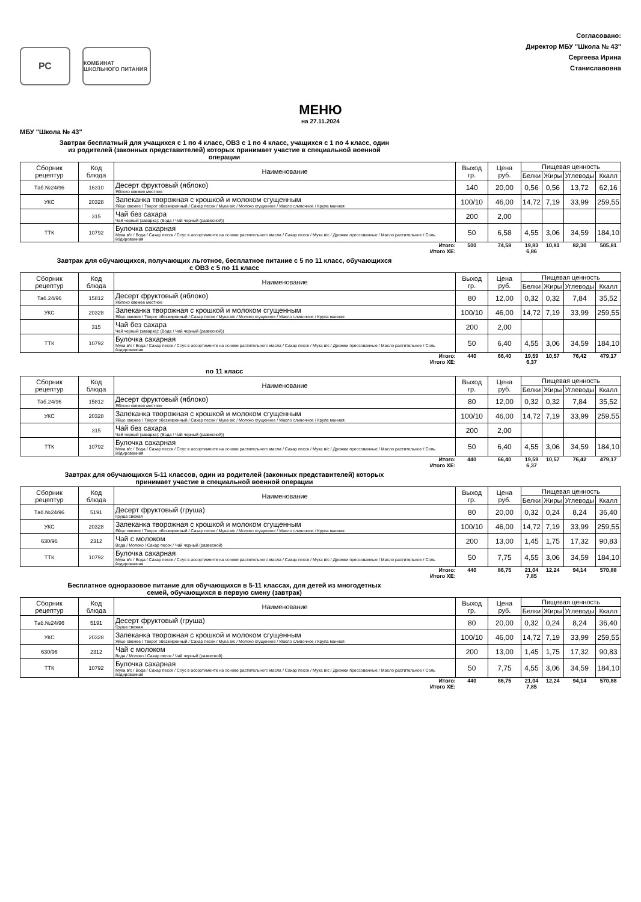РС
КОМБИНАТ ШКОЛЬНОГО ПИТАНИЯ
Согласовано:
Директор МБУ "Школа № 43"
Сергеева Ирина
Станиславовна
МЕНЮ
на 27.11.2024
МБУ "Школа № 43"
Завтрак бесплатный для учащихся с 1 по 4 класс, ОВЗ с 1 по 4 класс, учащихся с 1 по 4 класс, один из родителей (законных представителей) которых принимает участие в специальной военной операции
| Сборник рецептур | Код блюда | Наименование | Выход гр. | Цена руб. | Пищевая ценность | | | |
| --- | --- | --- | --- | --- | --- | --- | --- | --- |
| | | | | | Белки | Жиры | Углеводы | Ккалл |
| Таб.№24/96 | 16310 | Десерт фруктовый (яблоко) Яблоко свежее местное | 140 | 20,00 | 0,56 | 0,56 | 13,72 | 62,16 |
| УКС | 20328 | Запеканка творожная с крошкой и молоком сгущенным Яйцо свежее / Творог обезжиренный / Сахар песок / Мука в/с / Молоко сгущенное / Масло сливочное / Крупа манная | 100/10 | 46,00 | 14,72 | 7,19 | 33,99 | 259,55 |
| | 315 | Чай без сахара Чай черный (заварка): (Вода / Чай черный (развесной)) | 200 | 2,00 | | | | |
| ТТК | 10792 | Булочка сахарная Мука в/с / Вода / Сахар песок / Соус в ассортименте на основе растительного масла / Сахар песок / Мука в/с / Дрожжи прессованные / Масло растительное / Соль йодированная | 50 | 6,58 | 4,55 | 3,06 | 34,59 | 184,10 |
| Итого: | | | 500 | 74,58 | 19,83 | 10,81 | 82,30 | 505,81 |
| Итого ХЕ: | | | | | 6,86 | | | |
Завтрак для обучающихся, получающих льготное, бесплатное питание с 5 по 11 класс, обучающихся с ОВЗ с 5 по 11 класс
| Сборник рецептур | Код блюда | Наименование | Выход гр. | Цена руб. | Пищевая ценность | | | |
| --- | --- | --- | --- | --- | --- | --- | --- | --- |
| | | | | | Белки | Жиры | Углеводы | Ккалл |
| Таб.24/96 | 15812 | Десерт фруктовый (яблоко) Яблоко свежее местное | 80 | 12,00 | 0,32 | 0,32 | 7,84 | 35,52 |
| УКС | 20328 | Запеканка творожная с крошкой и молоком сгущенным Яйцо свежее / Творог обезжиренный / Сахар песок / Мука в/с / Молоко сгущенное / Масло сливочное / Крупа манная | 100/10 | 46,00 | 14,72 | 7,19 | 33,99 | 259,55 |
| | 315 | Чай без сахара Чай черный (заварка): (Вода / Чай черный (развесной)) | 200 | 2,00 | | | | |
| ТТК | 10792 | Булочка сахарная Мука в/с / Вода / Сахар песок / Соус в ассортименте на основе растительного масла / Сахар песок / Мука в/с / Дрожжи прессованные / Масло растительное / Соль йодированная | 50 | 6,40 | 4,55 | 3,06 | 34,59 | 184,10 |
| Итого: | | | 440 | 66,40 | 19,59 | 10,57 | 76,42 | 479,17 |
| Итого ХЕ: | | | | | 6,37 | | | |
по 11 класс
| Сборник рецептур | Код блюда | Наименование | Выход гр. | Цена руб. | Пищевая ценность | | | |
| --- | --- | --- | --- | --- | --- | --- | --- | --- |
| | | | | | Белки | Жиры | Углеводы | Ккалл |
| Таб.24/96 | 15812 | Десерт фруктовый (яблоко) Яблоко свежее местное | 80 | 12,00 | 0,32 | 0,32 | 7,84 | 35,52 |
| УКС | 20328 | Запеканка творожная с крошкой и молоком сгущенным Яйцо свежее / Творог обезжиренный / Сахар песок / Мука в/с / Молоко сгущенное / Масло сливочное / Крупа манная | 100/10 | 46,00 | 14,72 | 7,19 | 33,99 | 259,55 |
| | 315 | Чай без сахара Чай черный (заварка): (Вода / Чай черный (развесной)) | 200 | 2,00 | | | | |
| ТТК | 10792 | Булочка сахарная Мука в/с / Вода / Сахар песок / Соус в ассортименте на основе растительного масла / Сахар песок / Мука в/с / Дрожжи прессованные / Масло растительное / Соль йодированная | 50 | 6,40 | 4,55 | 3,06 | 34,59 | 184,10 |
| Итого: | | | 440 | 66,40 | 19,59 | 10,57 | 76,42 | 479,17 |
| Итого ХЕ: | | | | | 6,37 | | | |
Завтрак для обучающихся 5-11 классов, один из родителей (законных представителей) которых принимает участие в специальной военной операции
| Сборник рецептур | Код блюда | Наименование | Выход гр. | Цена руб. | Пищевая ценность | | | |
| --- | --- | --- | --- | --- | --- | --- | --- | --- |
| | | | | | Белки | Жиры | Углеводы | Ккалл |
| Таб.№24/96 | 5191 | Десерт фруктовый (груша) Груша свежая | 80 | 20,00 | 0,32 | 0,24 | 8,24 | 36,40 |
| УКС | 20328 | Запеканка творожная с крошкой и молоком сгущенным Яйцо свежее / Творог обезжиренный / Сахар песок / Мука в/с / Молоко сгущенное / Масло сливочное / Крупа манная | 100/10 | 46,00 | 14,72 | 7,19 | 33,99 | 259,55 |
| 630/96 | 2312 | Чай с молоком Вода / Молоко / Сахар песок / Чай черный (развесной) | 200 | 13,00 | 1,45 | 1,75 | 17,32 | 90,83 |
| ТТК | 10792 | Булочка сахарная Мука в/с / Вода / Сахар песок / Соус в ассортименте на основе растительного масла / Сахар песок / Мука в/с / Дрожжи прессованные / Масло растительное / Соль йодированная | 50 | 7,75 | 4,55 | 3,06 | 34,59 | 184,10 |
| Итого: | | | 440 | 86,75 | 21,04 | 12,24 | 94,14 | 570,88 |
| Итого ХЕ: | | | | | 7,85 | | | |
Бесплатное одноразовое питание для обучающихся в 5-11 классах, для детей из многодетных семей, обучающихся в первую смену (завтрак)
| Сборник рецептур | Код блюда | Наименование | Выход гр. | Цена руб. | Пищевая ценность | | | |
| --- | --- | --- | --- | --- | --- | --- | --- | --- |
| | | | | | Белки | Жиры | Углеводы | Ккалл |
| Таб.№24/96 | 5191 | Десерт фруктовый (груша) Груша свежая | 80 | 20,00 | 0,32 | 0,24 | 8,24 | 36,40 |
| УКС | 20328 | Запеканка творожная с крошкой и молоком сгущенным Яйцо свежее / Творог обезжиренный / Сахар песок / Мука в/с / Молоко сгущенное / Масло сливочное / Крупа манная | 100/10 | 46,00 | 14,72 | 7,19 | 33,99 | 259,55 |
| 630/96 | 2312 | Чай с молоком Вода / Молоко / Сахар песок / Чай черный (развесной) | 200 | 13,00 | 1,45 | 1,75 | 17,32 | 90,83 |
| ТТК | 10792 | Булочка сахарная Мука в/с / Вода / Сахар песок / Соус в ассортименте на основе растительного масла / Сахар песок / Мука в/с / Дрожжи прессованные / Масло растительное / Соль йодированная | 50 | 7,75 | 4,55 | 3,06 | 34,59 | 184,10 |
| Итого: | | | 440 | 86,75 | 21,04 | 12,24 | 94,14 | 570,88 |
| Итого ХЕ: | | | | | 7,85 | | | |